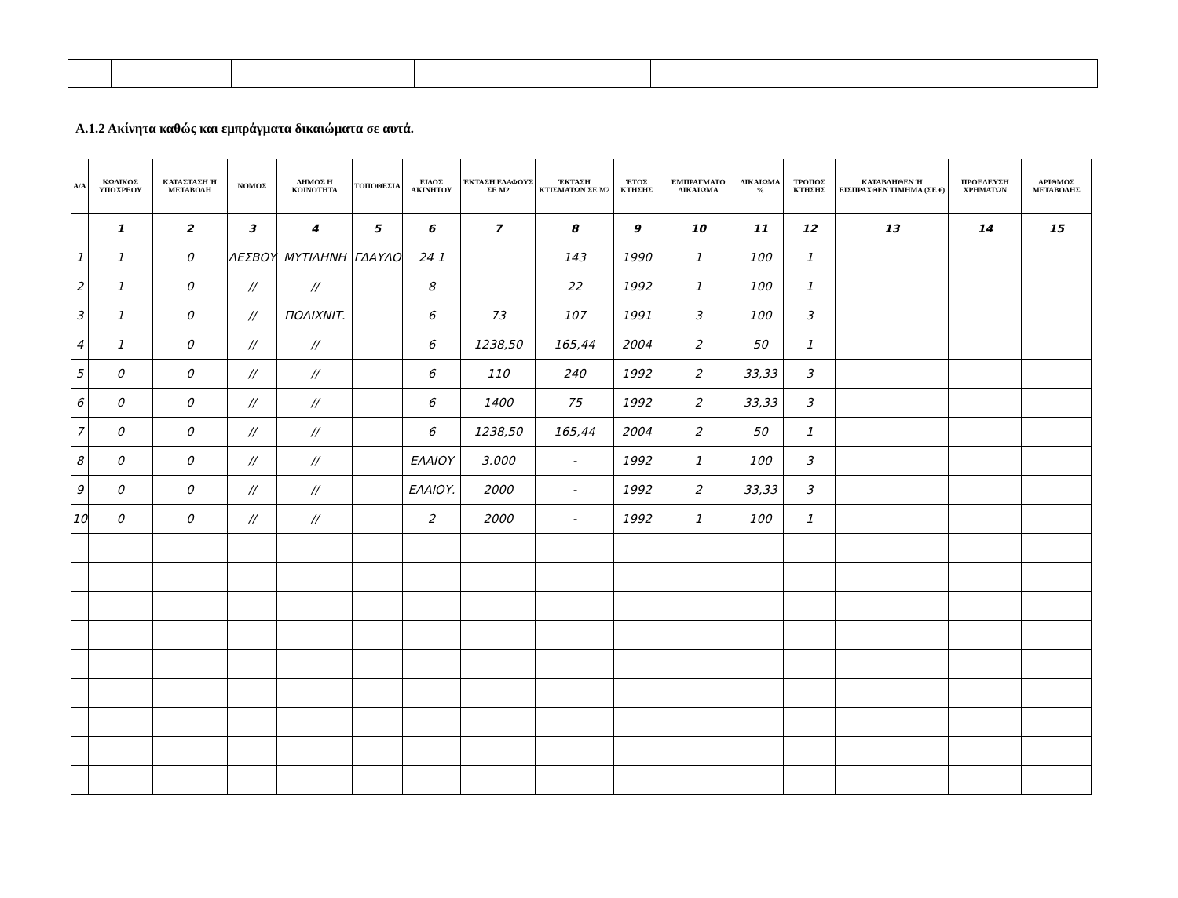Α.1.2 Ακίνητα καθώς και εμπράγματα δικαιώματα σε αυτά.
| Α/Α | ΚΩΔΙΚΟΣ ΥΠΟΧΡΕΟΥ | ΚΑΤΑΣΤΑΣΗ Ή ΜΕΤΑΒΟΛΗ | ΝΟΜΟΣ | ΔΗΜΟΣ Η ΚΟΙΝΟΤΗΤΑ | ΤΟΠΟΘΕΣΙΑ | ΕΙΔΟΣ ΑΚΙΝΗΤΟΥ | ΈΚΤΑΣΗ ΕΔΑΦΟΥΣ ΣΕ Μ2 | ΈΚΤΑΣΗ ΚΤΙΣΜΑΤΩΝ ΣΕ Μ2 | ΈΤΟΣ ΚΤΗΣΗΣ | ΕΜΠΡΑΓΜΑΤΟ ΔΙΚΑΙΩΜΑ | ΔΙΚΑΙΩΜΑ % | ΤΡΟΠΟΣ ΚΤΗΣΗΣ | ΚΑΤΑΒΛΗΘΕΝ Ή ΕΙΣΠΡΑΧΘΕΝ ΤΙΜΗΜΑ (ΣΕ €) | ΠΡΟΕΛΕΥΣΗ ΧΡΗΜΑΤΩΝ | ΑΡΙΘΜΟΣ ΜΕΤΑΒΟΛΗΣ |
| --- | --- | --- | --- | --- | --- | --- | --- | --- | --- | --- | --- | --- | --- | --- | --- |
| | 1 | 2 | 3 | 4 | 5 | 6 | 7 | 8 | 9 | 10 | 11 | 12 | 13 | 14 | 15 |
| 1 | 1 | 0 | ΛΕΣΒΟΥ | ΜΥΤΙΛΗΝΗ | ΓΔΑΥΛΟ | 24 1 | | 143 | 1990 | 1 | 100 | 1 | | | |
| 2 | 1 | 0 | // | // | | 8 | | 22 | 1992 | 1 | 100 | 1 | | | |
| 3 | 1 | 0 | // | ΠΟΛΙΧΝΙΤ. | | 6 | 73 | 107 | 1991 | 3 | 100 | 3 | | | |
| 4 | 1 | 0 | // | // | | 6 | 1238,50 | 165,44 | 2004 | 2 | 50 | 1 | | | |
| 5 | 0 | 0 | // | // | | 6 | 110 | 240 | 1992 | 2 | 33,33 | 3 | | | |
| 6 | 0 | 0 | // | // | | 6 | 1400 | 75 | 1992 | 2 | 33,33 | 3 | | | |
| 7 | 0 | 0 | // | // | | 6 | 1238,50 | 165,44 | 2004 | 2 | 50 | 1 | | | |
| 8 | 0 | 0 | // | // | | ΕΛΑΙΟΥ | 3.000 | - | 1992 | 1 | 100 | 3 | | | |
| 9 | 0 | 0 | // | // | | ΕΛΑΙΟΥ. | 2000 | - | 1992 | 2 | 33,33 | 3 | | | |
| 10 | 0 | 0 | // | // | | 2 | 2000 | - | 1992 | 1 | 100 | 1 | | | |